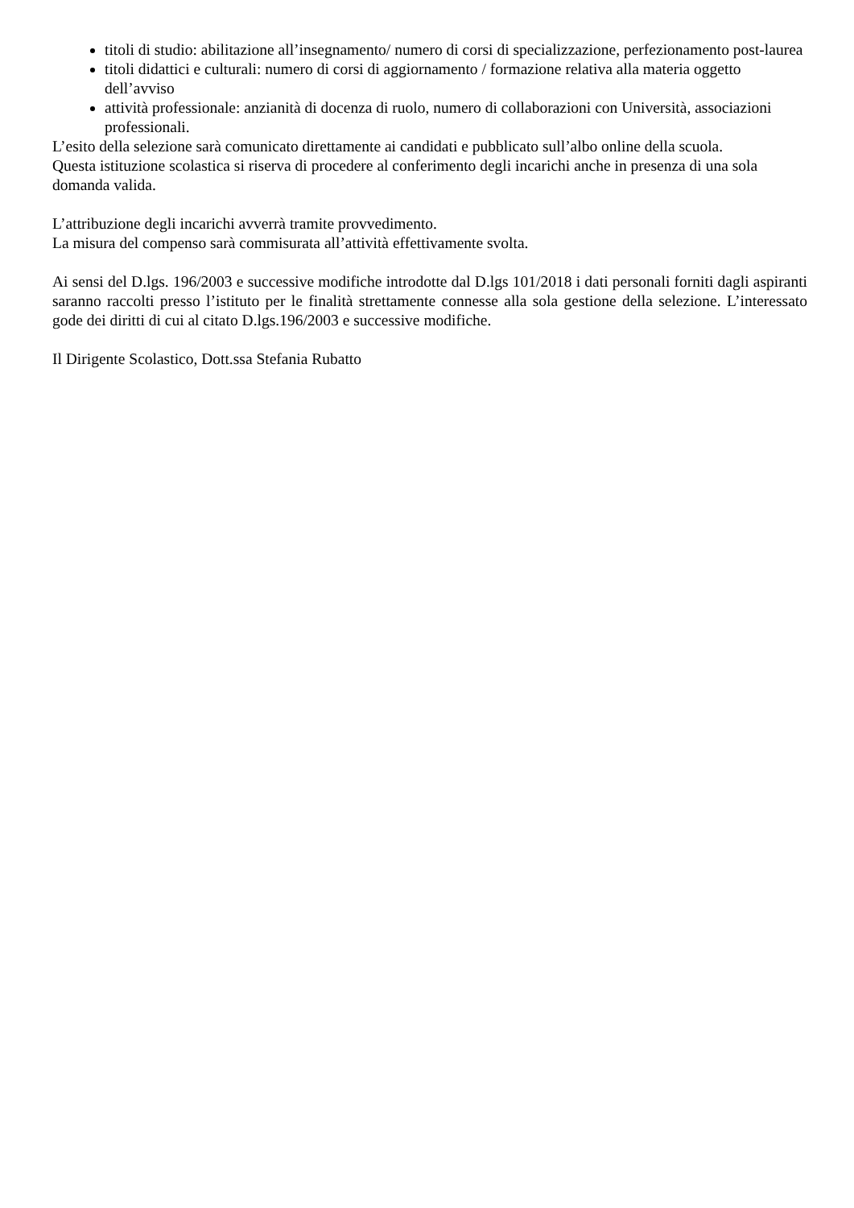titoli di studio: abilitazione all’insegnamento/ numero di corsi di specializzazione, perfezionamento post-laurea
titoli didattici e culturali: numero di corsi di aggiornamento / formazione relativa alla materia oggetto dell’avviso
attività professionale: anzianità di docenza di ruolo, numero di collaborazioni con Università, associazioni professionali.
L’esito della selezione sarà comunicato direttamente ai candidati e pubblicato sull’albo online della scuola.
Questa istituzione scolastica si riserva di procedere al conferimento degli incarichi anche in presenza di una sola domanda valida.
L’attribuzione degli incarichi avverrà tramite provvedimento.
La misura del compenso sarà commisurata all’attività effettivamente svolta.
Ai sensi del D.lgs. 196/2003 e successive modifiche introdotte dal D.lgs 101/2018 i dati personali forniti dagli aspiranti saranno raccolti presso l’istituto per le finalità strettamente connesse alla sola gestione della selezione. L’interessato gode dei diritti di cui al citato D.lgs.196/2003 e successive modifiche.
Il Dirigente Scolastico, Dott.ssa Stefania Rubatto